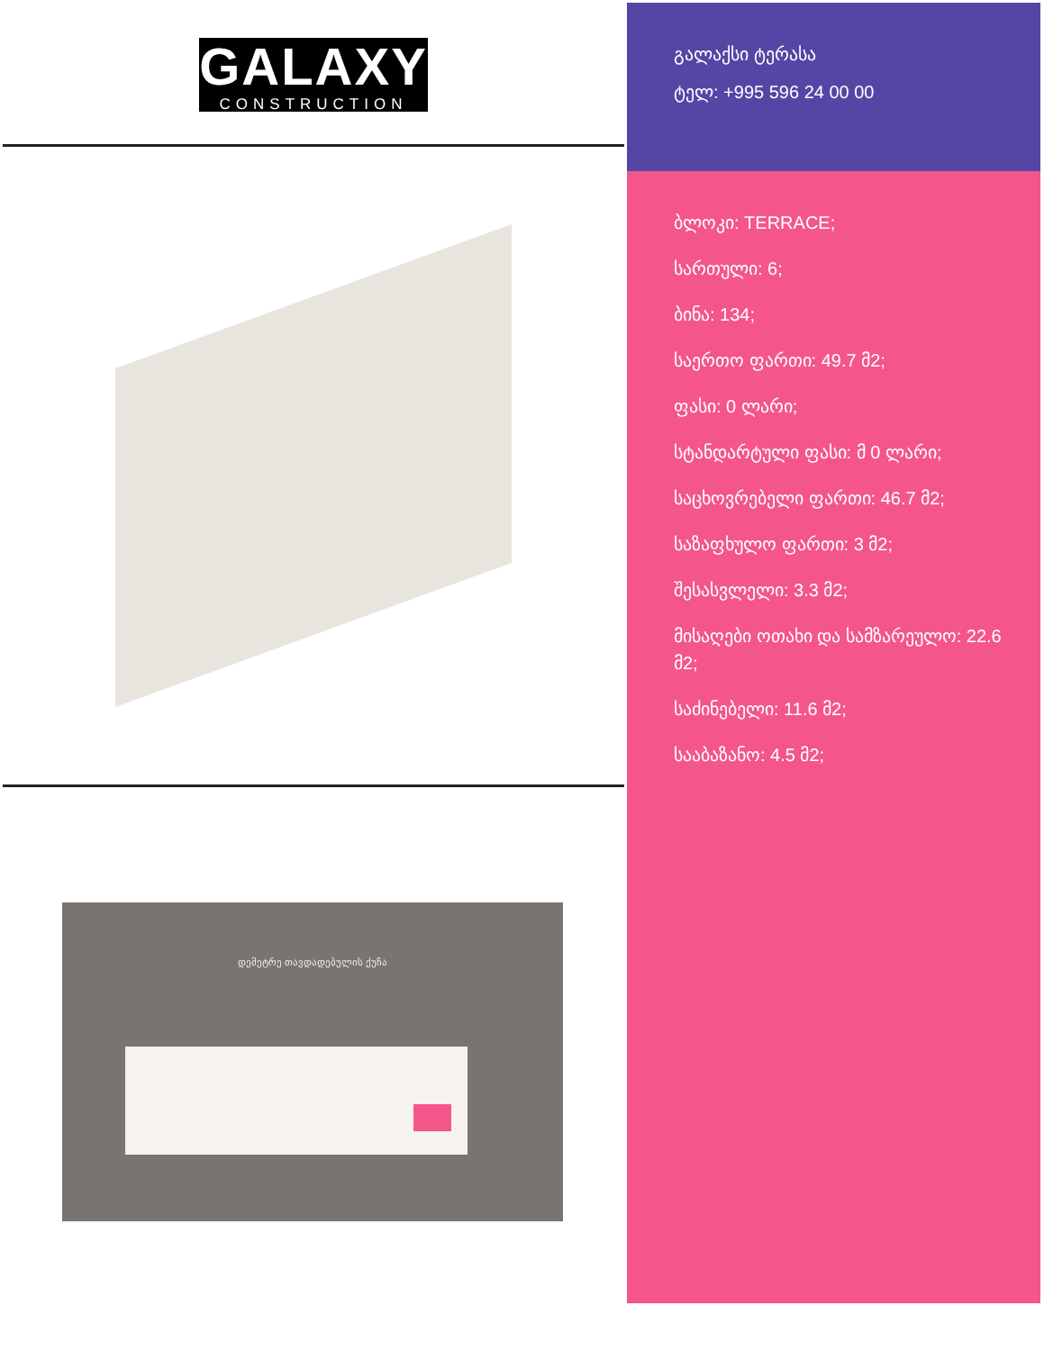GALAXY
CONSTRUCTION
დემეტრე თავდადებულის ქუჩა
გალაქსი ტერასა
ტელ: +995 596 24 00 00
ბლოკი: TERRACE;
სართული: 6;
ბინა: 134;
საერთო ფართი: 49.7 მ2;
ფასი: 0 ლარი;
სტანდარტული ფასი: მ 0 ლარი;
საცხოვრებელი ფართი: 46.7 მ2;
საზაფხულო ფართი: 3 მ2;
შესასვლელი: 3.3 მ2;
მისაღები ოთახი და სამზარეულო: 22.6 მ2;
საძინებელი: 11.6 მ2;
სააბაზანო: 4.5 მ2;